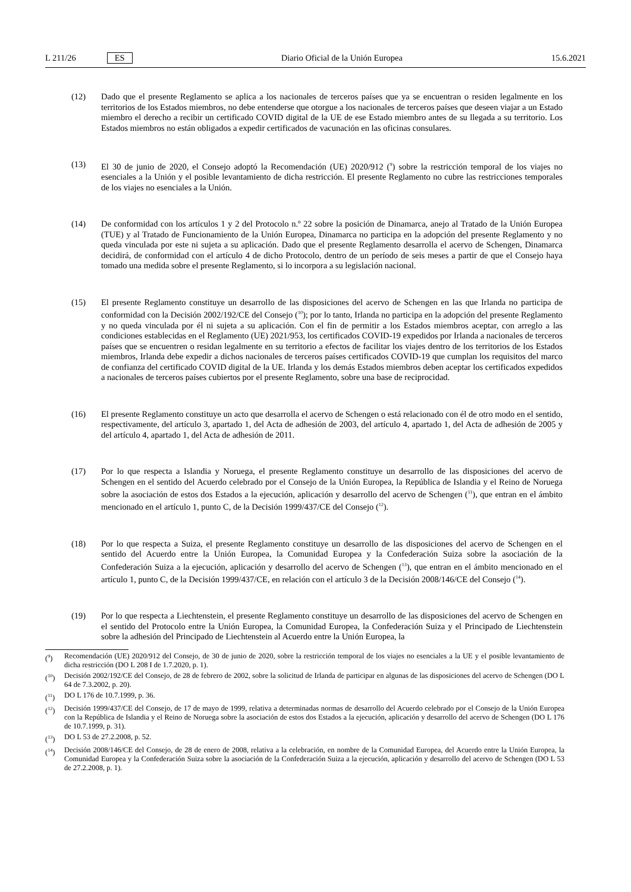L 211/26 ES
Diario Oficial de la Unión Europea 15.6.2021
(12) Dado que el presente Reglamento se aplica a los nacionales de terceros países que ya se encuentran o residen legalmente en los territorios de los Estados miembros, no debe entenderse que otorgue a los nacionales de terceros países que deseen viajar a un Estado miembro el derecho a recibir un certificado COVID digital de la UE de ese Estado miembro antes de su llegada a su territorio. Los Estados miembros no están obligados a expedir certificados de vacunación en las oficinas consulares.
(13) El 30 de junio de 2020, el Consejo adoptó la Recomendación (UE) 2020/912 (<sup>9</sup>) sobre la restricción temporal de los viajes no esenciales a la Unión y el posible levantamiento de dicha restricción. El presente Reglamento no cubre las restricciones temporales de los viajes no esenciales a la Unión.
(14) De conformidad con los artículos 1 y 2 del Protocolo n.º 22 sobre la posición de Dinamarca, anejo al Tratado de la Unión Europea (TUE) y al Tratado de Funcionamiento de la Unión Europea, Dinamarca no participa en la adopción del presente Reglamento y no queda vinculada por este ni sujeta a su aplicación. Dado que el presente Reglamento desarrolla el acervo de Schengen, Dinamarca decidirá, de conformidad con el artículo 4 de dicho Protocolo, dentro de un período de seis meses a partir de que el Consejo haya tomado una medida sobre el presente Reglamento, si lo incorpora a su legislación nacional.
(15) El presente Reglamento constituye un desarrollo de las disposiciones del acervo de Schengen en las que Irlanda no participa de conformidad con la Decisión 2002/192/CE del Consejo (<sup>10</sup>); por lo tanto, Irlanda no participa en la adopción del presente Reglamento y no queda vinculada por él ni sujeta a su aplicación. Con el fin de permitir a los Estados miembros aceptar, con arreglo a las condiciones establecidas en el Reglamento (UE) 2021/953, los certificados COVID-19 expedidos por Irlanda a nacionales de terceros países que se encuentren o residan legalmente en su territorio a efectos de facilitar los viajes dentro de los territorios de los Estados miembros, Irlanda debe expedir a dichos nacionales de terceros países certificados COVID-19 que cumplan los requisitos del marco de confianza del certificado COVID digital de la UE. Irlanda y los demás Estados miembros deben aceptar los certificados expedidos a nacionales de terceros países cubiertos por el presente Reglamento, sobre una base de reciprocidad.
(16) El presente Reglamento constituye un acto que desarrolla el acervo de Schengen o está relacionado con él de otro modo en el sentido, respectivamente, del artículo 3, apartado 1, del Acta de adhesión de 2003, del artículo 4, apartado 1, del Acta de adhesión de 2005 y del artículo 4, apartado 1, del Acta de adhesión de 2011.
(17) Por lo que respecta a Islandia y Noruega, el presente Reglamento constituye un desarrollo de las disposiciones del acervo de Schengen en el sentido del Acuerdo celebrado por el Consejo de la Unión Europea, la República de Islandia y el Reino de Noruega sobre la asociación de estos dos Estados a la ejecución, aplicación y desarrollo del acervo de Schengen (<sup>11</sup>), que entran en el ámbito mencionado en el artículo 1, punto C, de la Decisión 1999/437/CE del Consejo (<sup>12</sup>).
(18) Por lo que respecta a Suiza, el presente Reglamento constituye un desarrollo de las disposiciones del acervo de Schengen en el sentido del Acuerdo entre la Unión Europea, la Comunidad Europea y la Confederación Suiza sobre la asociación de la Confederación Suiza a la ejecución, aplicación y desarrollo del acervo de Schengen (<sup>13</sup>), que entran en el ámbito mencionado en el artículo 1, punto C, de la Decisión 1999/437/CE, en relación con el artículo 3 de la Decisión 2008/146/CE del Consejo (<sup>14</sup>).
(19) Por lo que respecta a Liechtenstein, el presente Reglamento constituye un desarrollo de las disposiciones del acervo de Schengen en el sentido del Protocolo entre la Unión Europea, la Comunidad Europea, la Confederación Suiza y el Principado de Liechtenstein sobre la adhesión del Principado de Liechtenstein al Acuerdo entre la Unión Europea, la
(<sup>9</sup>) Recomendación (UE) 2020/912 del Consejo, de 30 de junio de 2020, sobre la restricción temporal de los viajes no esenciales a la UE y el posible levantamiento de dicha restricción (DO L 208 I de 1.7.2020, p. 1).
(<sup>10</sup>) Decisión 2002/192/CE del Consejo, de 28 de febrero de 2002, sobre la solicitud de Irlanda de participar en algunas de las disposiciones del acervo de Schengen (DO L 64 de 7.3.2002, p. 20).
(<sup>11</sup>) DO L 176 de 10.7.1999, p. 36.
(<sup>12</sup>) Decisión 1999/437/CE del Consejo, de 17 de mayo de 1999, relativa a determinadas normas de desarrollo del Acuerdo celebrado por el Consejo de la Unión Europea con la República de Islandia y el Reino de Noruega sobre la asociación de estos dos Estados a la ejecución, aplicación y desarrollo del acervo de Schengen (DO L 176 de 10.7.1999, p. 31).
(<sup>13</sup>) DO L 53 de 27.2.2008, p. 52.
(<sup>14</sup>) Decisión 2008/146/CE del Consejo, de 28 de enero de 2008, relativa a la celebración, en nombre de la Comunidad Europea, del Acuerdo entre la Unión Europea, la Comunidad Europea y la Confederación Suiza sobre la asociación de la Confederación Suiza a la ejecución, aplicación y desarrollo del acervo de Schengen (DO L 53 de 27.2.2008, p. 1).